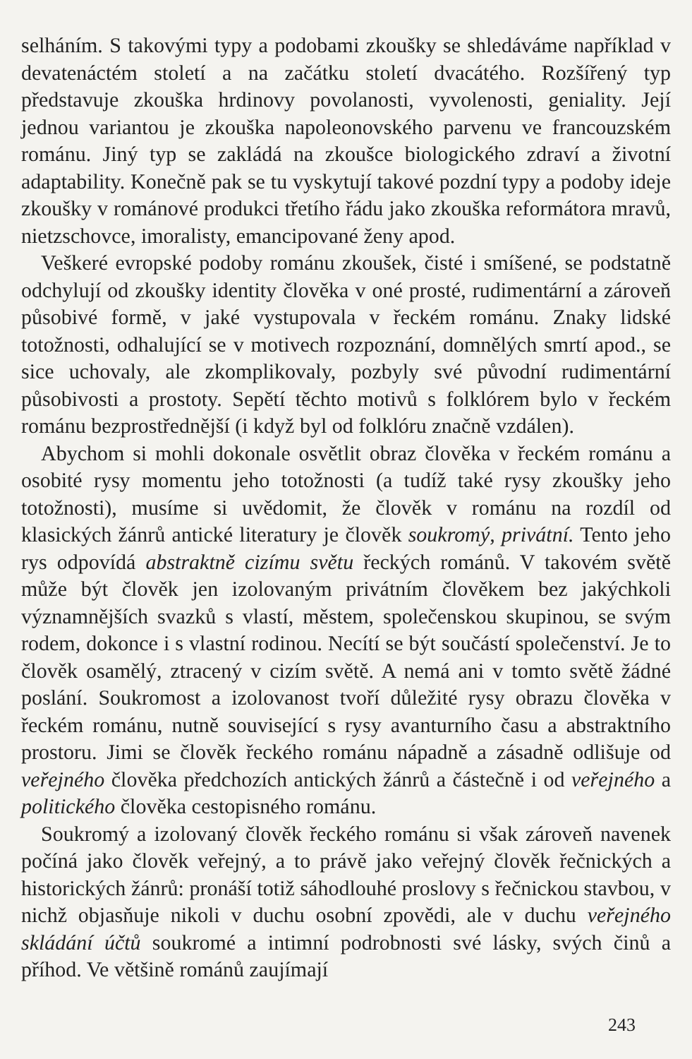selháním. S takovými typy a podobami zkoušky se shledáváme například v devatenáctém století a na začátku století dvacátého. Rozšířený typ představuje zkouška hrdinovy povolanosti, vyvolenosti, geniality. Její jednou variantou je zkouška napoleonovského parvenu ve francouzském románu. Jiný typ se zakládá na zkoušce biologického zdraví a životní adaptability. Konečně pak se tu vyskytují takové pozdní typy a podoby ideje zkoušky v románové produkci třetího řádu jako zkouška reformátora mravů, nietzschovce, imoralisty, emancipované ženy apod.
Veškeré evropské podoby románu zkoušek, čisté i smíšené, se podstatně odchylují od zkoušky identity člověka v oné prosté, rudimentární a zároveň působivé formě, v jaké vystupovala v řeckém románu. Znaky lidské totožnosti, odhalující se v motivech rozpoznání, domnělých smrtí apod., se sice uchovaly, ale zkomplikovaly, pozbyly své původní rudimentární působivosti a prostoty. Sepětí těchto motivů s folklórem bylo v řeckém románu bezprostřednější (i když byl od folklóru značně vzdálen).
Abychom si mohli dokonale osvětlit obraz člověka v řeckém románu a osobité rysy momentu jeho totožnosti (a tudíž také rysy zkoušky jeho totožnosti), musíme si uvědomit, že člověk v románu na rozdíl od klasických žánrů antické literatury je člověk soukromý, privátní. Tento jeho rys odpovídá abstraktně cizímu světu řeckých románů. V takovém světě může být člověk jen izolovaným privátním člověkem bez jakýchkoli významnějších svazků s vlastí, městem, společenskou skupinou, se svým rodem, dokonce i s vlastní rodinou. Necítí se být součástí společenství. Je to člověk osamělý, ztracený v cizím světě. A nemá ani v tomto světě žádné poslání. Soukromost a izolovanost tvoří důležité rysy obrazu člověka v řeckém románu, nutně související s rysy avanturního času a abstraktního prostoru. Jimi se člověk řeckého románu nápadně a zásadně odlišuje od veřejného člověka předchozích antických žánrů a částečně i od veřejného a politického člověka cestopisného románu.
Soukromý a izolovaný člověk řeckého románu si však zároveň navenek počíná jako člověk veřejný, a to právě jako veřejný člověk řečnických a historických žánrů: pronáší totiž sáhodlouhé proslovy s řečnickou stavbou, v nichž objasňuje nikoli v duchu osobní zpovědi, ale v duchu veřejného skládání účtů soukromé a intimní podrobnosti své lásky, svých činů a příhod. Ve většině románů zaujímají
243